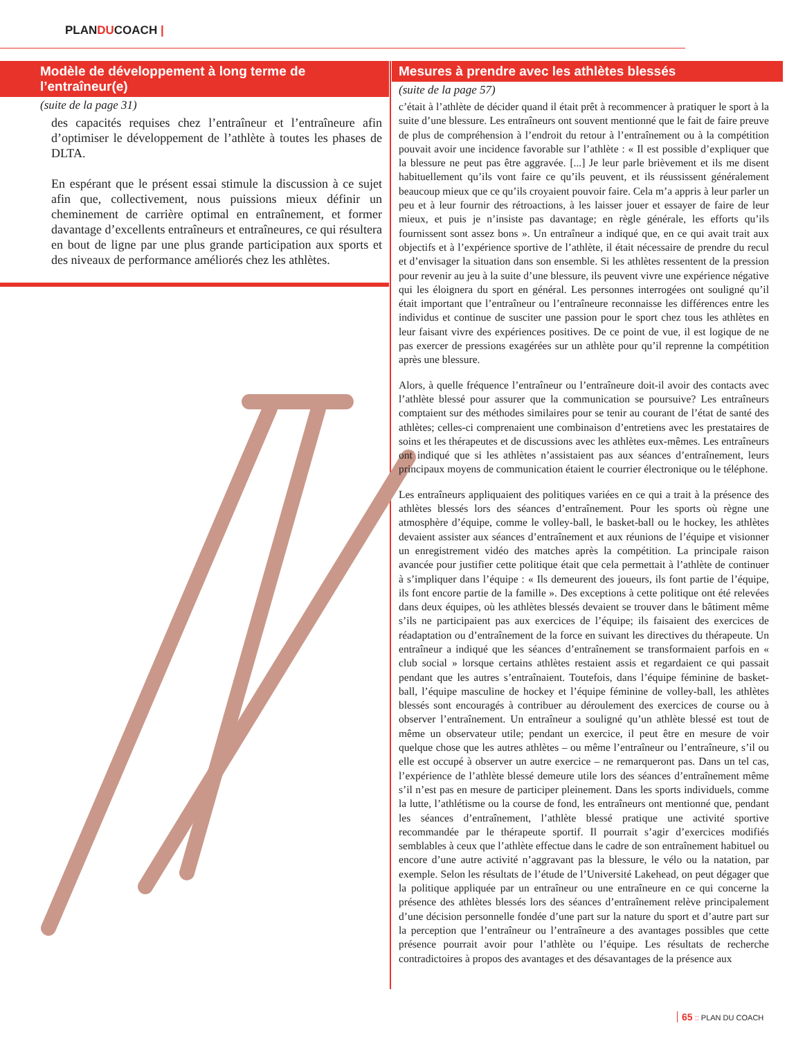PLANDUCOACH |
Modèle de développement à long terme de l’entraîneur(e)
(suite de la page 31)
des capacités requises chez l’entraîneur et l’entraîneure afin d’optimiser le développement de l’athlète à toutes les phases de DLTA.
En espérant que le présent essai stimule la discussion à ce sujet afin que, collectivement, nous puissions mieux définir un cheminement de carrière optimal en entraînement, et former davantage d’excellents entraîneurs et entraîneures, ce qui résultera en bout de ligne par une plus grande participation aux sports et des niveaux de performance améliorés chez les athlètes.
Mesures à prendre avec les athlètes blessés
(suite de la page 57)
c’était à l’athlète de décider quand il était prêt à recommencer à pratiquer le sport à la suite d’une blessure. Les entraîneurs ont souvent mentionné que le fait de faire preuve de plus de compréhension à l’endroit du retour à l’entraînement ou à la compétition pouvait avoir une incidence favorable sur l’athlète : « Il est possible d’expliquer que la blessure ne peut pas être aggravée. [...] Je leur parle brièvement et ils me disent habituellement qu’ils vont faire ce qu’ils peuvent, et ils réussissent généralement beaucoup mieux que ce qu’ils croyaient pouvoir faire. Cela m’a appris à leur parler un peu et à leur fournir des rétroactions, à les laisser jouer et essayer de faire de leur mieux, et puis je n’insiste pas davantage; en règle générale, les efforts qu’ils fournissent sont assez bons ». Un entraîneur a indiqué que, en ce qui avait trait aux objectifs et à l’expérience sportive de l’athlète, il était nécessaire de prendre du recul et d’envisager la situation dans son ensemble. Si les athlètes ressentent de la pression pour revenir au jeu à la suite d’une blessure, ils peuvent vivre une expérience négative qui les éloignera du sport en général. Les personnes interrogées ont souligné qu’il était important que l’entraîneur ou l’entraîneure reconnaisse les différences entre les individus et continue de susciter une passion pour le sport chez tous les athlètes en leur faisant vivre des expériences positives. De ce point de vue, il est logique de ne pas exercer de pressions exagérées sur un athlète pour qu’il reprenne la compétition après une blessure.
Alors, à quelle fréquence l’entraîneur ou l’entraîneure doit-il avoir des contacts avec l’athlète blessé pour assurer que la communication se poursuive? Les entraîneurs comptaient sur des méthodes similaires pour se tenir au courant de l’état de santé des athlètes; celles-ci comprenaient une combinaison d’entretiens avec les prestataires de soins et les thérapeutes et de discussions avec les athlètes eux-mêmes. Les entraîneurs ont indiqué que si les athlètes n’assistaient pas aux séances d’entraînement, leurs principaux moyens de communication étaient le courrier électronique ou le téléphone.
Les entraîneurs appliquaient des politiques variées en ce qui a trait à la présence des athlètes blessés lors des séances d’entraînement. Pour les sports où règne une atmosphère d’équipe, comme le volley-ball, le basket-ball ou le hockey, les athlètes devaient assister aux séances d’entraînement et aux réunions de l’équipe et visionner un enregistrement vidéo des matches après la compétition. La principale raison avancée pour justifier cette politique était que cela permettait à l’athlète de continuer à s’impliquer dans l’équipe : « Ils demeurent des joueurs, ils font partie de l’équipe, ils font encore partie de la famille ». Des exceptions à cette politique ont été relevées dans deux équipes, où les athlètes blessés devaient se trouver dans le bâtiment même s’ils ne participaient pas aux exercices de l’équipe; ils faisaient des exercices de réadaptation ou d’entraînement de la force en suivant les directives du thérapeute. Un entraîneur a indiqué que les séances d’entraînement se transformaient parfois en « club social » lorsque certains athlètes restaient assis et regardaient ce qui passait pendant que les autres s’entraînaient. Toutefois, dans l’équipe féminine de basket-ball, l’équipe masculine de hockey et l’équipe féminine de volley-ball, les athlètes blessés sont encouragés à contribuer au déroulement des exercices de course ou à observer l’entraînement. Un entraîneur a souligné qu’un athlète blessé est tout de même un observateur utile; pendant un exercice, il peut être en mesure de voir quelque chose que les autres athlètes – ou même l’entraîneur ou l’entraîneure, s’il ou elle est occupé à observer un autre exercice – ne remarqueront pas. Dans un tel cas, l’expérience de l’athlète blessé demeure utile lors des séances d’entraînement même s’il n’est pas en mesure de participer pleinement. Dans les sports individuels, comme la lutte, l’athlétisme ou la course de fond, les entraîneurs ont mentionné que, pendant les séances d’entraînement, l’athlète blessé pratique une activité sportive recommandée par le thérapeute sportif. Il pourrait s’agir d’exercices modifiés semblables à ceux que l’athlète effectue dans le cadre de son entraînement habituel ou encore d’une autre activité n’aggravant pas la blessure, le vélo ou la natation, par exemple. Selon les résultats de l’étude de l’Université Lakehead, on peut dégager que la politique appliquée par un entraîneur ou une entraîneure en ce qui concerne la présence des athlètes blessés lors des séances d’entraînement relève principalement d’une décision personnelle fondée d’une part sur la nature du sport et d’autre part sur la perception que l’entraîneur ou l’entraîneure a des avantages possibles que cette présence pourrait avoir pour l’athlète ou l’équipe. Les résultats de recherche contradictoires à propos des avantages et des désavantages de la présence aux
65 :: PLAN DU COACH